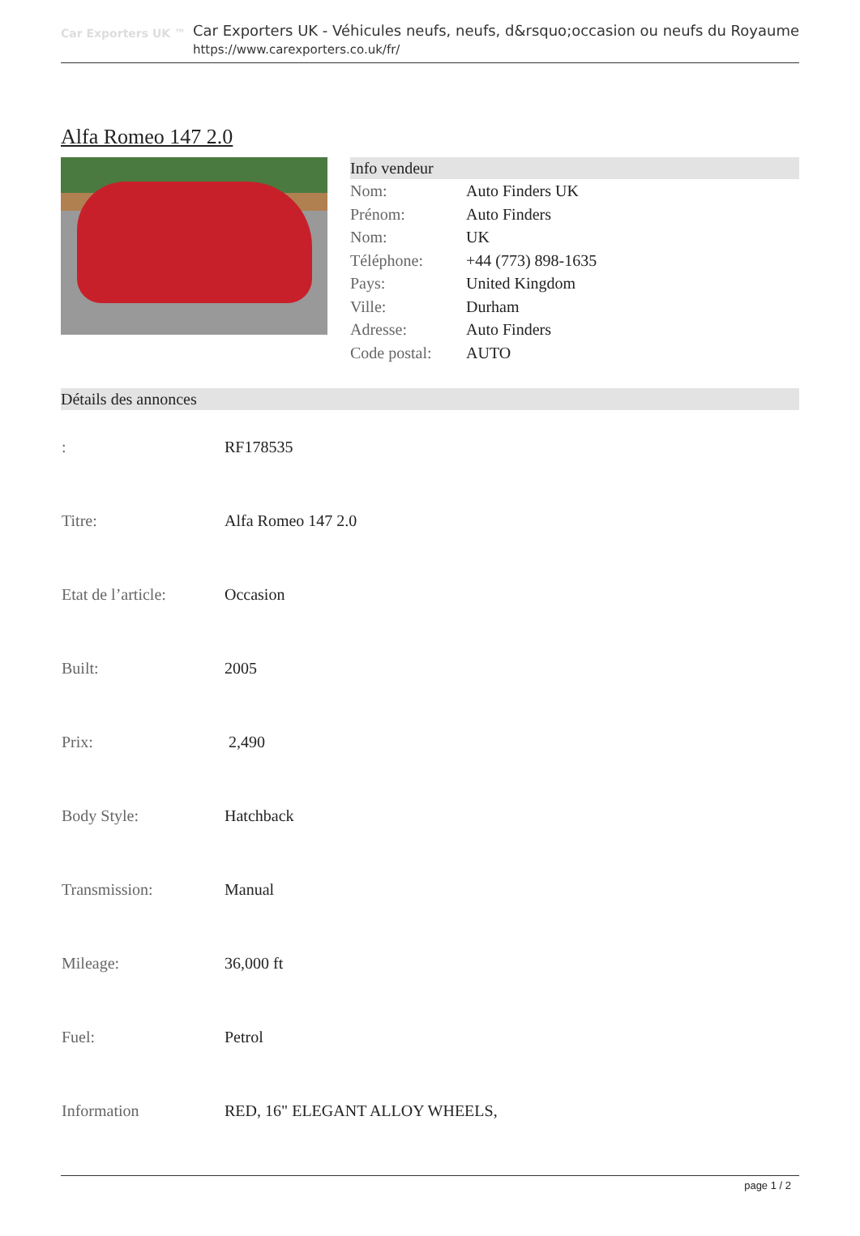Car Exporters UK ™
Car Exporters UK - Véhicules neufs, neufs, d&rsquo;occasion ou neufs du Royaume
https://www.carexporters.co.uk/fr/
Alfa Romeo 147 2.0
Info vendeur
| Nom: | Auto Finders UK |
| Prénom: | Auto Finders |
| Nom: | UK |
| Téléphone: | +44 (773) 898-1635 |
| Pays: | United Kingdom |
| Ville: | Durham |
| Adresse: | Auto Finders |
| Code postal: | AUTO |
Détails des annonces
| : | RF178535 |
| Titre: | Alfa Romeo 147 2.0 |
| Etat de l’article: | Occasion |
| Built: | 2005 |
| Prix: | 2,490 |
| Body Style: | Hatchback |
| Transmission: | Manual |
| Mileage: | 36,000 ft |
| Fuel: | Petrol |
| Information | RED, 16" ELEGANT ALLOY WHEELS, |
page 1 / 2